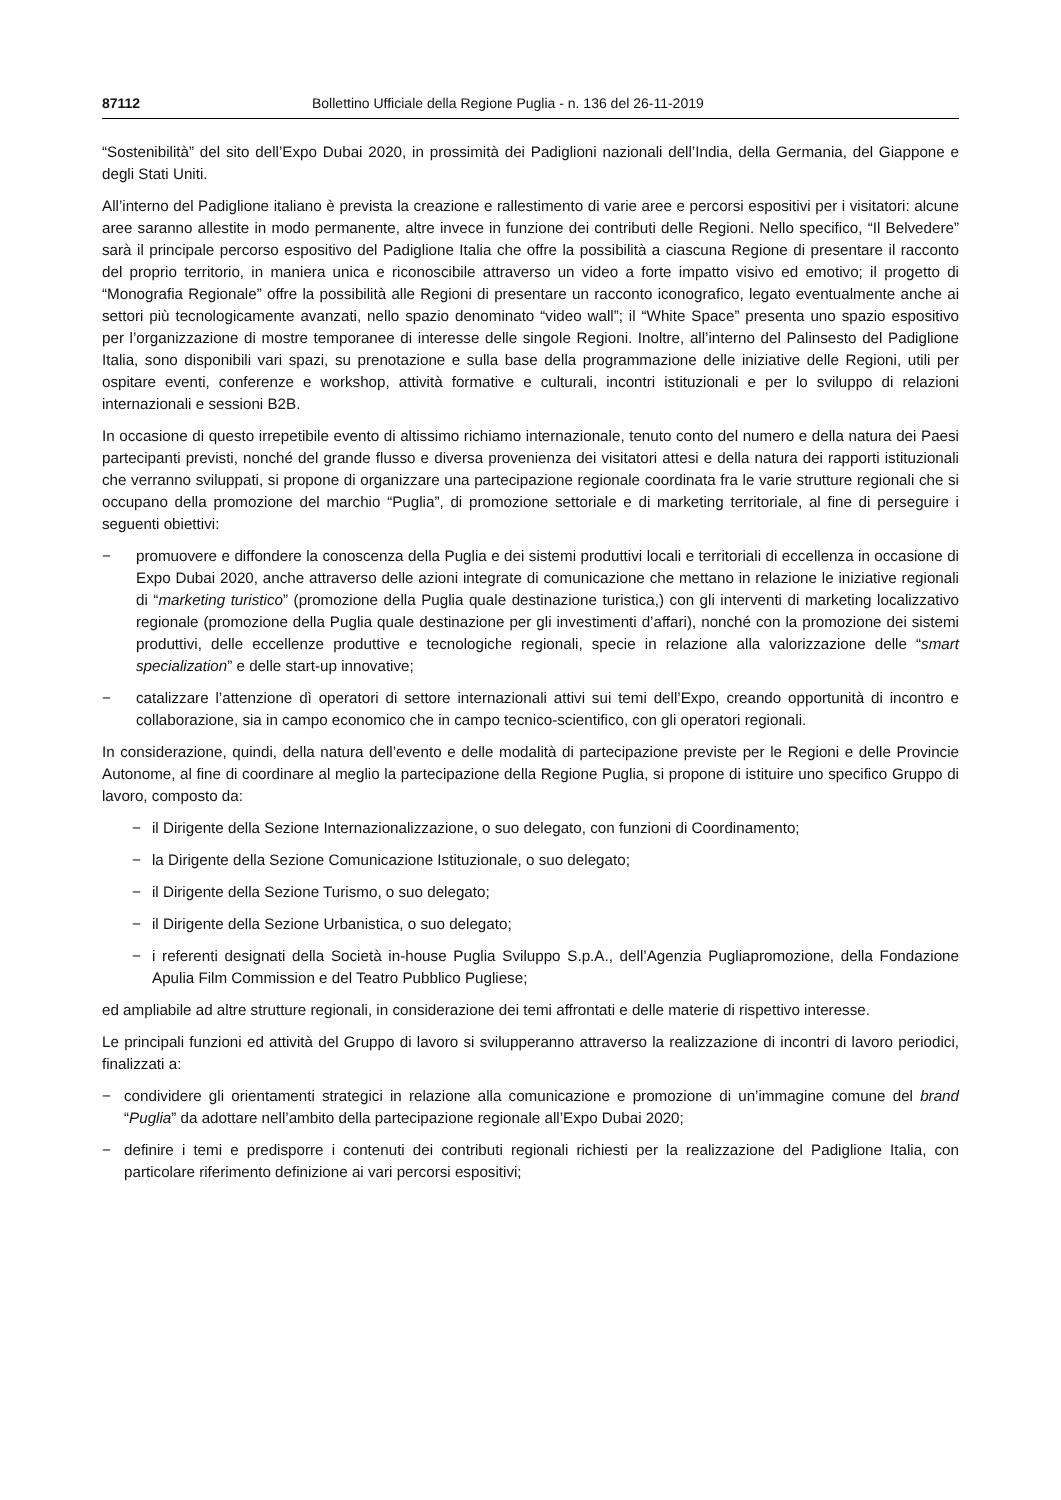87112 Bollettino Ufficiale della Regione Puglia - n. 136 del 26-11-2019
“Sostenibilità” del sito dell’Expo Dubai 2020, in prossimità dei Padiglioni nazionali dell’India, della Germania, del Giappone e degli Stati Uniti.
All’interno del Padiglione italiano è prevista la creazione e rallestimento di varie aree e percorsi espositivi per i visitatori: alcune aree saranno allestite in modo permanente, altre invece in funzione dei contributi delle Regioni. Nello specifico, “Il Belvedere” sarà il principale percorso espositivo del Padiglione Italia che offre la possibilità a ciascuna Regione di presentare il racconto del proprio territorio, in maniera unica e riconoscibile attraverso un video a forte impatto visivo ed emotivo; il progetto di “Monografia Regionale” offre la possibilità alle Regioni di presentare un racconto iconografico, legato eventualmente anche ai settori più tecnologicamente avanzati, nello spazio denominato “video wall”; il “White Space” presenta uno spazio espositivo per l’organizzazione di mostre temporanee di interesse delle singole Regioni. Inoltre, all’interno del Palinsesto del Padiglione Italia, sono disponibili vari spazi, su prenotazione e sulla base della programmazione delle iniziative delle Regioni, utili per ospitare eventi, conferenze e workshop, attività formative e culturali, incontri istituzionali e per lo sviluppo di relazioni internazionali e sessioni B2B.
In occasione di questo irrepetibile evento di altissimo richiamo internazionale, tenuto conto del numero e della natura dei Paesi partecipanti previsti, nonché del grande flusso e diversa provenienza dei visitatori attesi e della natura dei rapporti istituzionali che verranno sviluppati, si propone di organizzare una partecipazione regionale coordinata fra le varie strutture regionali che si occupano della promozione del marchio “Puglia”, di promozione settoriale e di marketing territoriale, al fine di perseguire i seguenti obiettivi:
− promuovere e diffondere la conoscenza della Puglia e dei sistemi produttivi locali e territoriali di eccellenza in occasione di Expo Dubai 2020, anche attraverso delle azioni integrate di comunicazione che mettano in relazione le iniziative regionali di “marketing turistico” (promozione della Puglia quale destinazione turistica,) con gli interventi di marketing localizzativo regionale (promozione della Puglia quale destinazione per gli investimenti d’affari), nonché con la promozione dei sistemi produttivi, delle eccellenze produttive e tecnologiche regionali, specie in relazione alla valorizzazione delle “smart specialization” e delle start-up innovative;
− catalizzare l’attenzione dì operatori di settore internazionali attivi sui temi dell’Expo, creando opportunità di incontro e collaborazione, sia in campo economico che in campo tecnico-scientifico, con gli operatori regionali.
In considerazione, quindi, della natura dell’evento e delle modalità di partecipazione previste per le Regioni e delle Provincie Autonome, al fine di coordinare al meglio la partecipazione della Regione Puglia, si propone di istituire uno specifico Gruppo di lavoro, composto da:
− il Dirigente della Sezione Internazionalizzazione, o suo delegato, con funzioni di Coordinamento;
− la Dirigente della Sezione Comunicazione Istituzionale, o suo delegato;
− il Dirigente della Sezione Turismo, o suo delegato;
− il Dirigente della Sezione Urbanistica, o suo delegato;
− i referenti designati della Società in-house Puglia Sviluppo S.p.A., dell’Agenzia Pugliapromozione, della Fondazione Apulia Film Commission e del Teatro Pubblico Pugliese;
ed ampliabile ad altre strutture regionali, in considerazione dei temi affrontati e delle materie di rispettivo interesse.
Le principali funzioni ed attività del Gruppo di lavoro si svilupperanno attraverso la realizzazione di incontri di lavoro periodici, finalizzati a:
− condividere gli orientamenti strategici in relazione alla comunicazione e promozione di un’immagine comune del brand “Puglia” da adottare nell’ambito della partecipazione regionale all’Expo Dubai 2020;
− definire i temi e predisporre i contenuti dei contributi regionali richiesti per la realizzazione del Padiglione Italia, con particolare riferimento definizione ai vari percorsi espositivi;